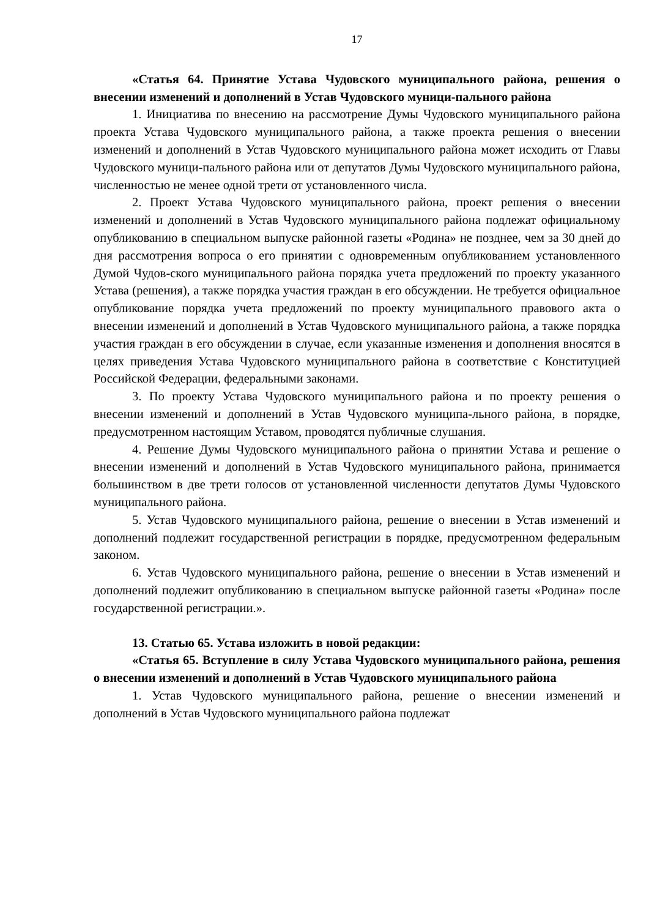17
«Статья 64. Принятие Устава Чудовского муниципального района, решения о внесении изменений и дополнений в Устав Чудовского муници-пального района
1. Инициатива по внесению на рассмотрение Думы Чудовского муниципального района проекта Устава Чудовского муниципального района, а также проекта решения о внесении изменений и дополнений в Устав Чудовского муниципального района может исходить от Главы Чудовского муници-пального района или от депутатов Думы Чудовского муниципального района, численностью не менее одной трети от установленного числа.
2. Проект Устава Чудовского муниципального района, проект решения о внесении изменений и дополнений в Устав Чудовского муниципального района подлежат официальному опубликованию в специальном выпуске районной газеты «Родина» не позднее, чем за 30 дней до дня рассмотрения вопроса о его принятии с одновременным опубликованием установленного Думой Чудов-ского муниципального района порядка учета предложений по проекту указанного Устава (решения), а также порядка участия граждан в его обсуждении. Не требуется официальное опубликование порядка учета предложений по проекту муниципального правового акта о внесении изменений и дополнений в Устав Чудовского муниципального района, а также порядка участия граждан в его обсуждении в случае, если указанные изменения и дополнения вносятся в целях приведения Устава Чудовского муниципального района в соответствие с Конституцией Российской Федерации, федеральными законами.
3. По проекту Устава Чудовского муниципального района и по проекту решения о внесении изменений и дополнений в Устав Чудовского муниципа-льного района, в порядке, предусмотренном настоящим Уставом, проводятся публичные слушания.
4. Решение Думы Чудовского муниципального района о принятии Устава и решение о внесении изменений и дополнений в Устав Чудовского муниципального района, принимается большинством в две трети голосов от установленной численности депутатов Думы Чудовского муниципального района.
5. Устав Чудовского муниципального района, решение о внесении в Устав изменений и дополнений подлежит государственной регистрации в порядке, предусмотренном федеральным законом.
6. Устав Чудовского муниципального района, решение о внесении в Устав изменений и дополнений подлежит опубликованию в специальном выпуске районной газеты «Родина» после государственной регистрации.».
13. Статью 65. Устава изложить в новой редакции:
«Статья 65. Вступление в силу Устава Чудовского муниципального района, решения о внесении изменений и дополнений в Устав Чудовского муниципального района
1. Устав Чудовского муниципального района, решение о внесении изменений и дополнений в Устав Чудовского муниципального района подлежат